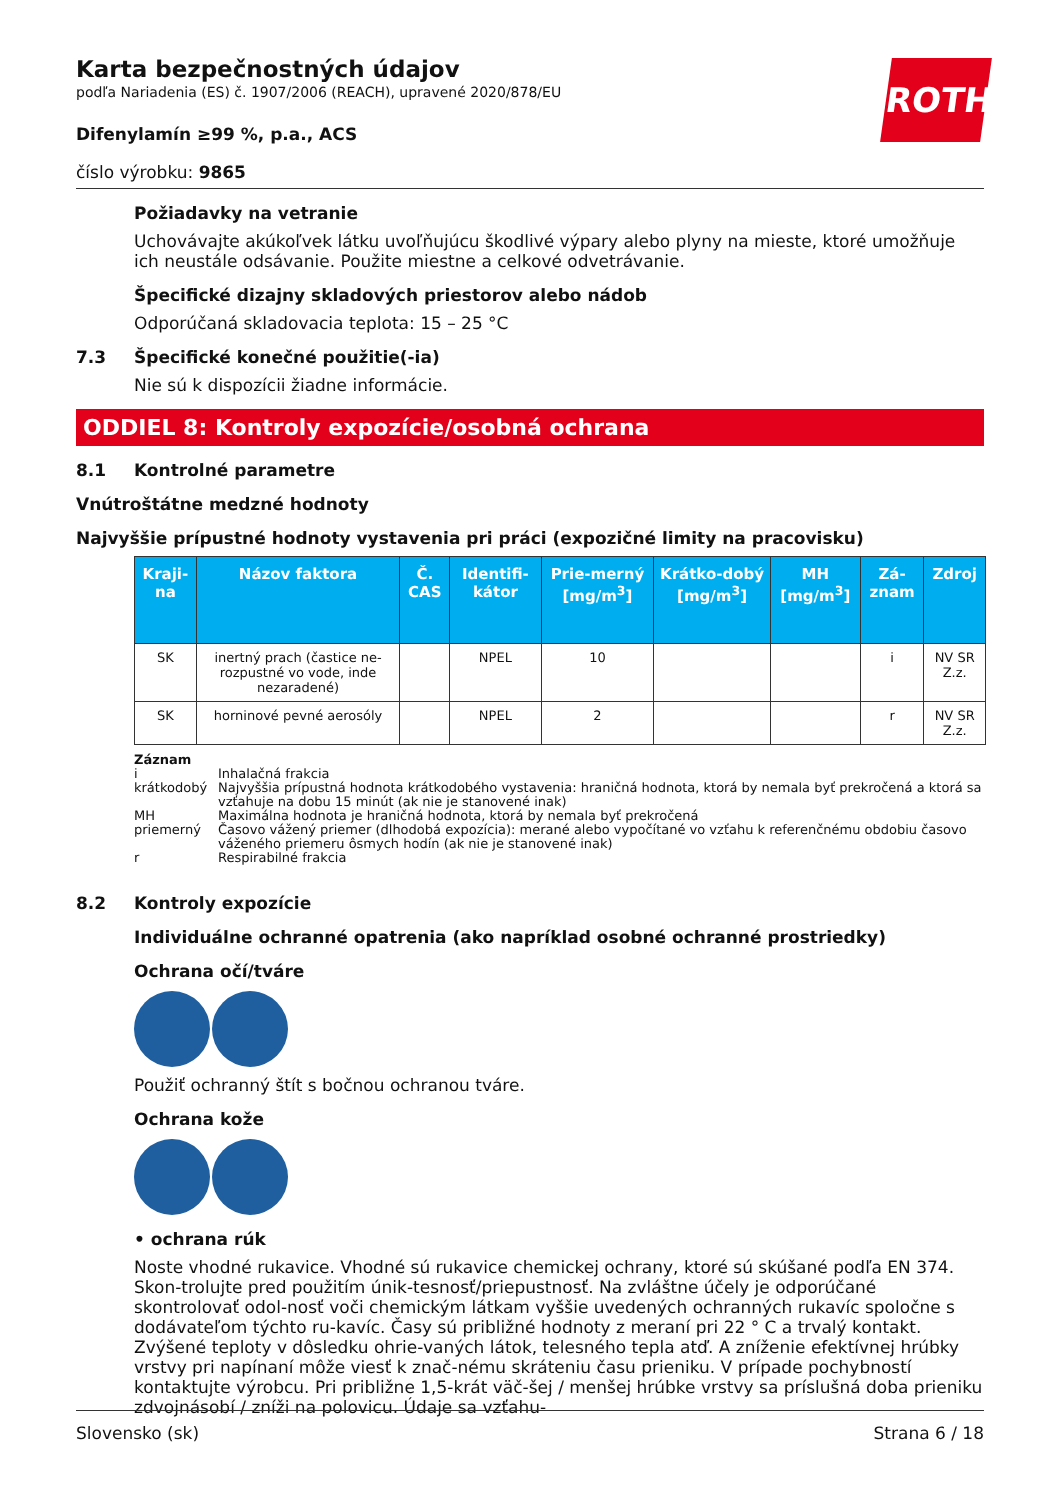ROTH
Karta bezpečnostných údajov
podľa Nariadenia (ES) č. 1907/2006 (REACH), upravené 2020/878/EU
Difenylamín ≥99 %, p.a., ACS
číslo výrobku: 9865
Požiadavky na vetranie
Uchovávajte akúkoľvek látku uvoľňujúcu škodlivé výpary alebo plyny na mieste, ktoré umožňuje ich neustále odsávanie. Použite miestne a celkové odvetrávanie.
Špecifické dizajny skladových priestorov alebo nádob
Odporúčaná skladovacia teplota: 15 – 25 °C
7.3 Špecifické konečné použitie(-ia)
Nie sú k dispozícii žiadne informácie.
ODDIEL 8: Kontroly expozície/osobná ochrana
8.1 Kontrolné parametre
Vnútroštátne medzné hodnoty
Najvyššie prípustné hodnoty vystavenia pri práci (expozičné limity na pracovisku)
| Kraji-na | Názov faktora | Č. CAS | Identifi-kátor | Prie-merný [mg/m<sup>3</sup>] | Krátko-dobý [mg/m<sup>3</sup>] | MH [mg/m<sup>3</sup>] | Zá-znam | Zdroj |
| --- | --- | --- | --- | --- | --- | --- | --- | --- |
| SK | inertný prach (častice ne-rozpustné vo vode, inde nezaradené) | | NPEL | 10 | | | i | NV SR Z.z. |
| SK | horninové pevné aerosóly | | NPEL | 2 | | | r | NV SR Z.z. |
Záznam
i Inhalačná frakcia
krátkodobý Najvyššia prípustná hodnota krátkodobého vystavenia: hraničná hodnota, ktorá by nemala byť prekročená a ktorá sa vzťahuje na dobu 15 minút (ak nie je stanovené inak)
MH Maximálna hodnota je hraničná hodnota, ktorá by nemala byť prekročená
priemerný Časovo vážený priemer (dlhodobá expozícia): merané alebo vypočítané vo vzťahu k referenčnému obdobiu časovo váženého priemeru ôsmych hodín (ak nie je stanovené inak)
r Respirabilné frakcia
8.2 Kontroly expozície
Individuálne ochranné opatrenia (ako napríklad osobné ochranné prostriedky)
Ochrana očí/tváre
Použiť ochranný štít s bočnou ochranou tváre.
Ochrana kože
• ochrana rúk
Noste vhodné rukavice. Vhodné sú rukavice chemickej ochrany, ktoré sú skúšané podľa EN 374. Skon-trolujte pred použitím únik-tesnosť/priepustnosť. Na zvláštne účely je odporúčané skontrolovať odol-nosť voči chemickým látkam vyššie uvedených ochranných rukavíc spoločne s dodávateľom týchto ru-kavíc. Časy sú približné hodnoty z meraní pri 22 ° C a trvalý kontakt. Zvýšené teploty v dôsledku ohrie-vaných látok, telesného tepla atď. A zníženie efektívnej hrúbky vrstvy pri napínaní môže viesť k znač-nému skráteniu času prieniku. V prípade pochybností kontaktujte výrobcu. Pri približne 1,5-krát väč-šej / menšej hrúbke vrstvy sa príslušná doba prieniku zdvojnásobí / zníži na polovicu. Údaje sa vzťahu-
Slovensko (sk) Strana 6 / 18